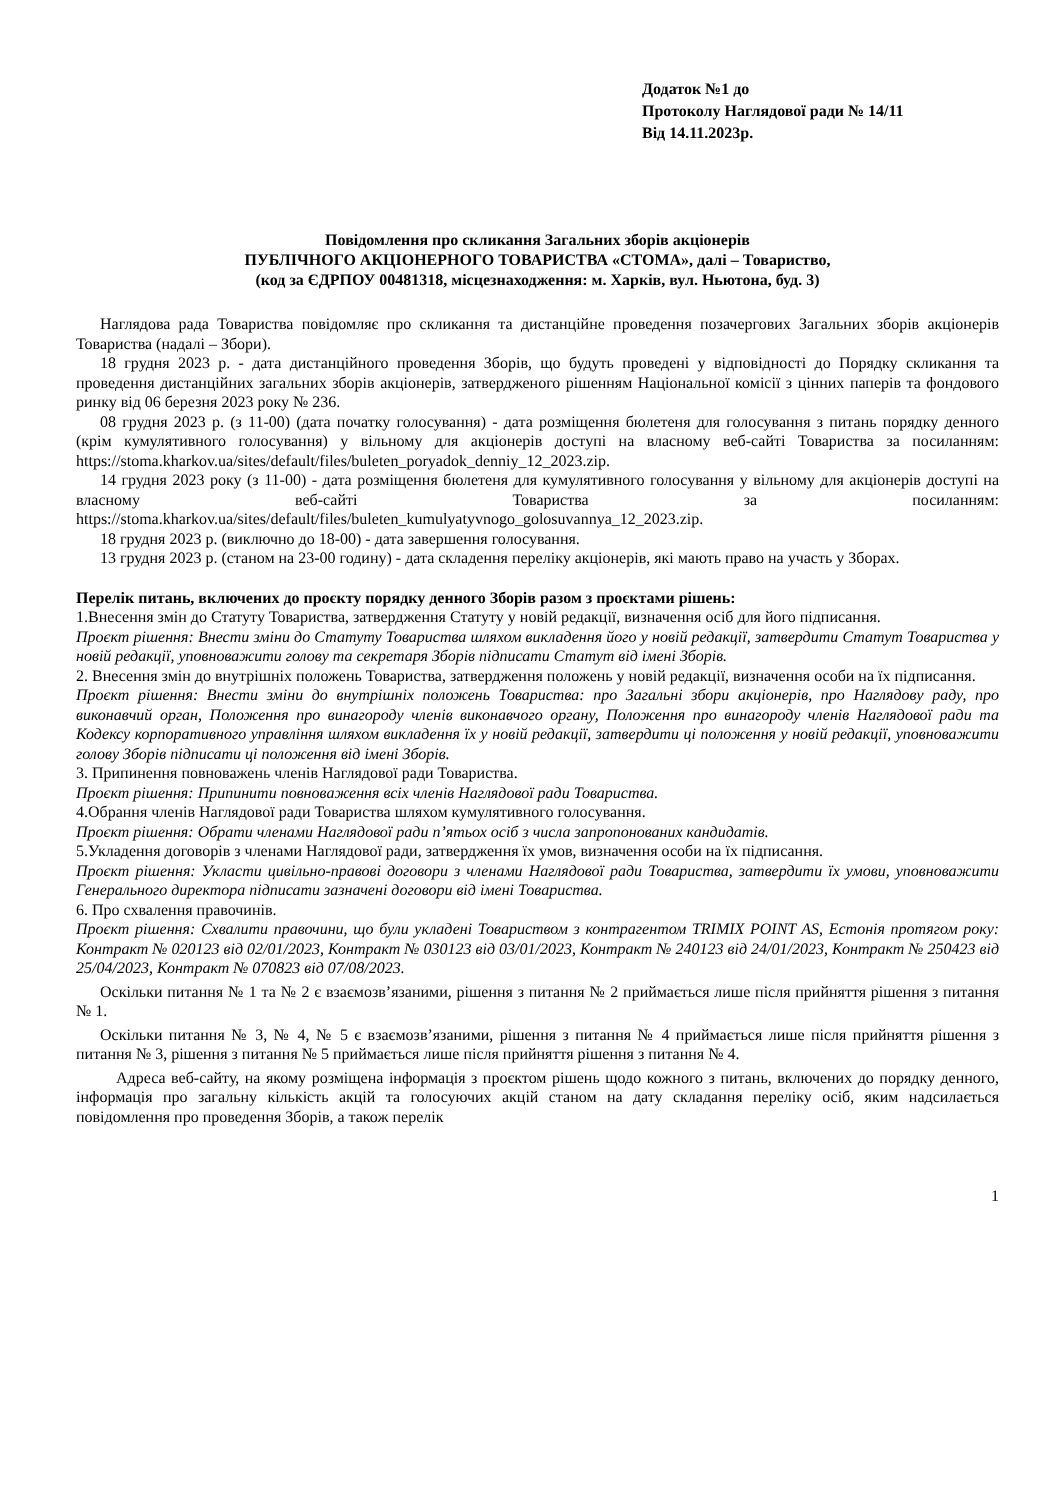Додаток №1 до
Протоколу Наглядової ради № 14/11
Від 14.11.2023р.
Повідомлення про скликання Загальних зборів акціонерів
ПУБЛІЧНОГО АКЦІОНЕРНОГО ТОВАРИСТВА «СТОМА», далі – Товариство,
(код за ЄДРПОУ 00481318, місцезнаходження: м. Харків, вул. Ньютона, буд. 3)
Наглядова рада Товариства повідомляє про скликання та дистанційне проведення позачергових Загальних зборів акціонерів Товариства (надалі – Збори).
18 грудня 2023 р. - дата дистанційного проведення Зборів, що будуть проведені у відповідності до Порядку скликання та проведення дистанційних загальних зборів акціонерів, затвердженого рішенням Національної комісії з цінних паперів та фондового ринку від 06 березня 2023 року № 236.
08 грудня 2023 р. (з 11-00) (дата початку голосування) - дата розміщення бюлетеня для голосування з питань порядку денного (крім кумулятивного голосування) у вільному для акціонерів доступі на власному веб-сайті Товариства за посиланням: https://stoma.kharkov.ua/sites/default/files/buleten_poryadok_denniy_12_2023.zip.
14 грудня 2023 року (з 11-00) - дата розміщення бюлетеня для кумулятивного голосування у вільному для акціонерів доступі на власному веб-сайті Товариства за посиланням: https://stoma.kharkov.ua/sites/default/files/buleten_kumulyatyvnogo_golosuvannya_12_2023.zip.
18 грудня 2023 р. (виключно до 18-00) - дата завершення голосування.
13 грудня 2023 р. (станом на 23-00 годину) - дата складення переліку акціонерів, які мають право на участь у Зборах.
Перелік питань, включених до проєкту порядку денного Зборів разом з проєктами рішень:
1.Внесення змін до Статуту Товариства, затвердження Статуту у новій редакції, визначення осіб для його підписання.
Проєкт рішення: Внести зміни до Статуту Товариства шляхом викладення його у новій редакції, затвердити Статут Товариства у новій редакції, уповноважити голову та секретаря Зборів підписати Статут від імені Зборів.
2. Внесення змін до внутрішніх положень Товариства, затвердження положень у новій редакції, визначення особи на їх підписання.
Проєкт рішення: Внести зміни до внутрішніх положень Товариства: про Загальні збори акціонерів, про Наглядову раду, про виконавчий орган, Положення про винагороду членів виконавчого органу, Положення про винагороду членів Наглядової ради та Кодексу корпоративного управління шляхом викладення їх у новій редакції, затвердити ці положення у новій редакції, уповноважити голову Зборів підписати ці положення від імені Зборів.
3. Припинення повноважень членів Наглядової ради Товариства.
Проєкт рішення: Припинити повноваження всіх членів Наглядової ради Товариства.
4.Обрання членів Наглядової ради Товариства шляхом кумулятивного голосування.
Проєкт рішення: Обрати членами Наглядової ради п’ятьох осіб з числа запропонованих кандидатів.
5.Укладення договорів з членами Наглядової ради, затвердження їх умов, визначення особи на їх підписання.
Проєкт рішення: Укласти цивільно-правові договори з членами Наглядової ради Товариства, затвердити їх умови, уповноважити Генерального директора підписати зазначені договори від імені Товариства.
6. Про схвалення правочинів.
Проєкт рішення: Схвалити правочини, що були укладені Товариством з контрагентом TRIMIX POINT AS, Естонія протягом року: Контракт № 020123 від 02/01/2023, Контракт № 030123 від 03/01/2023, Контракт № 240123 від 24/01/2023, Контракт № 250423 від 25/04/2023, Контракт № 070823 від 07/08/2023.
Оскільки питання № 1 та № 2 є взаємозв’язаними, рішення з питання № 2 приймається лише після прийняття рішення з питання № 1.
Оскільки питання № 3, № 4, № 5 є взаємозв’язаними, рішення з питання № 4 приймається лише після прийняття рішення з питання № 3, рішення з питання № 5 приймається лише після прийняття рішення з питання № 4.
Адреса веб-сайту, на якому розміщена інформація з проєктом рішень щодо кожного з питань, включених до порядку денного, інформація про загальну кількість акцій та голосуючих акцій станом на дату складання переліку осіб, яким надсилається повідомлення про проведення Зборів, а також перелік
1